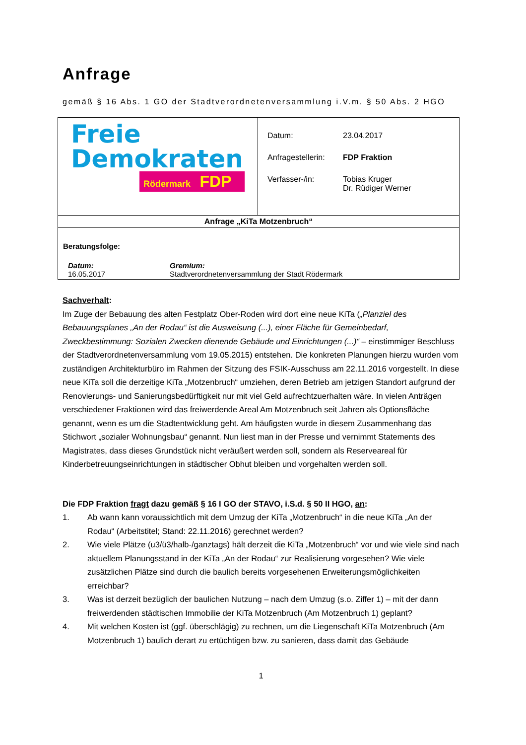Anfrage
gemäß § 16 Abs. 1 GO der Stadtverordnetenversammlung i.V.m. § 50 Abs. 2 HGO
| Freie Demokraten Rödermark FDP | Datum: 23.04.2017 Anfragestellerin: FDP Fraktion Verfasser-/in: Tobias Kruger Dr. Rüdiger Werner |
| Anfrage „KiTa Motzenbruch“ | |
| Beratungsfolge: Datum: 16.05.2017 Gremium: Stadtverordnetenversammlung der Stadt Rödermark | |
Sachverhalt:
Im Zuge der Bebauung des alten Festplatz Ober-Roden wird dort eine neue KiTa („Planziel des Bebauungsplanes „An der Rodau“ ist die Ausweisung (...), einer Fläche für Gemeinbedarf, Zweckbestimmung: Sozialen Zwecken dienende Gebäude und Einrichtungen (...)“ – einstimmiger Beschluss der Stadtverordnetenversammlung vom 19.05.2015) entstehen. Die konkreten Planungen hierzu wurden vom zuständigen Architekturbüro im Rahmen der Sitzung des FSIK-Ausschuss am 22.11.2016 vorgestellt. In diese neue KiTa soll die derzeitige KiTa „Motzenbruch“ umziehen, deren Betrieb am jetzigen Standort aufgrund der Renovierungs- und Sanierungsbedürftigkeit nur mit viel Geld aufrechtzuerhalten wäre. In vielen Anträgen verschiedener Fraktionen wird das freiwerdende Areal Am Motzenbruch seit Jahren als Optionsfläche genannt, wenn es um die Stadtentwicklung geht. Am häufigsten wurde in diesem Zusammenhang das Stichwort „sozialer Wohnungsbau“ genannt. Nun liest man in der Presse und vernimmt Statements des Magistrates, dass dieses Grundstück nicht veräußert werden soll, sondern als Reserveareal für Kinderbetreuungseinrichtungen in städtischer Obhut bleiben und vorgehalten werden soll.
Die FDP Fraktion fragt dazu gemäß § 16 I GO der STAVO, i.S.d. § 50 II HGO, an:
1. Ab wann kann voraussichtlich mit dem Umzug der KiTa „Motzenbruch“ in die neue KiTa „An der Rodau“ (Arbeitstitel; Stand: 22.11.2016) gerechnet werden?
2. Wie viele Plätze (u3/ü3/halb-/ganztags) hält derzeit die KiTa „Motzenbruch“ vor und wie viele sind nach aktuellem Planungsstand in der KiTa „An der Rodau“ zur Realisierung vorgesehen? Wie viele zusätzlichen Plätze sind durch die baulich bereits vorgesehenen Erweiterungsmöglichkeiten erreichbar?
3. Was ist derzeit bezüglich der baulichen Nutzung – nach dem Umzug (s.o. Ziffer 1) – mit der dann freiwerdenden städtischen Immobilie der KiTa Motzenbruch (Am Motzenbruch 1) geplant?
4. Mit welchen Kosten ist (ggf. überschlägig) zu rechnen, um die Liegenschaft KiTa Motzenbruch (Am Motzenbruch 1) baulich derart zu ertüchtigen bzw. zu sanieren, dass damit das Gebäude
1